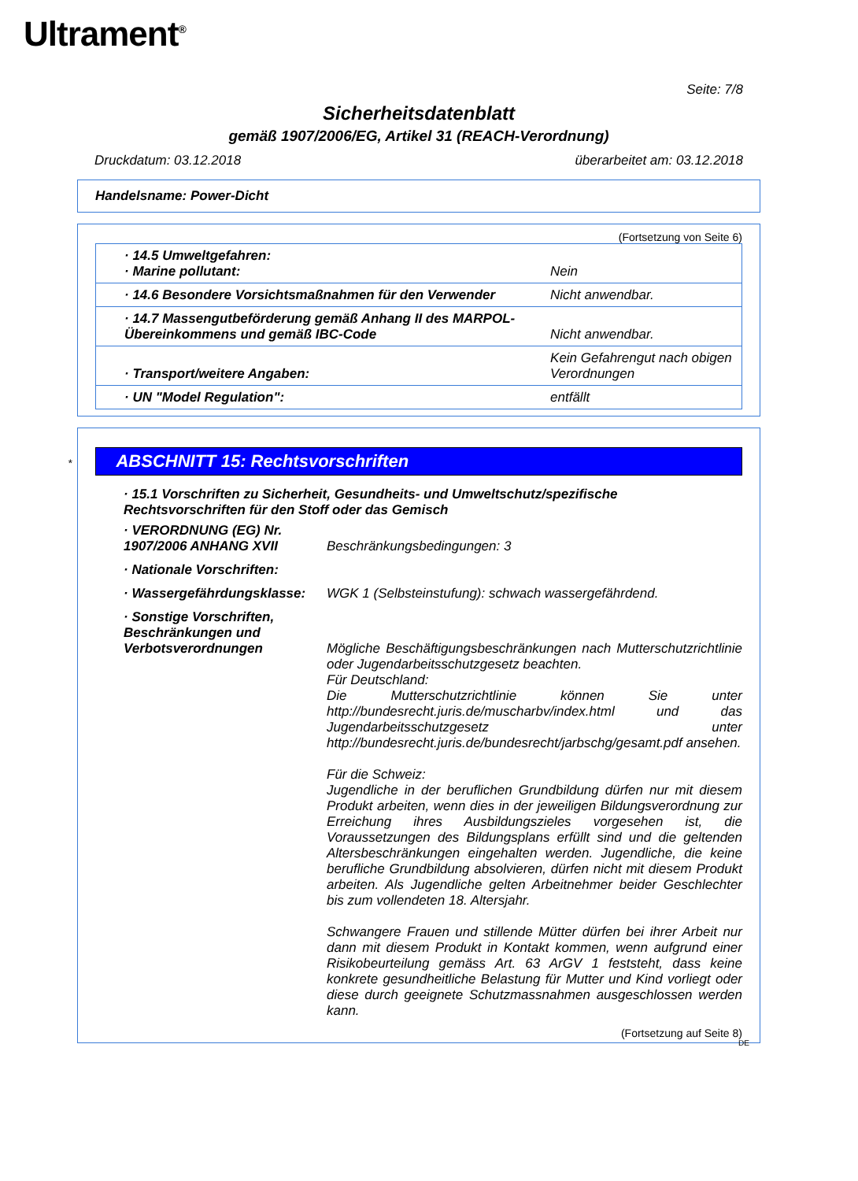Ultrament<sup>®</sup>
Seite: 7/8
Sicherheitsdatenblatt
gemäß 1907/2006/EG, Artikel 31 (REACH-Verordnung)
Druckdatum: 03.12.2018 überarbeitet am: 03.12.2018
Handelsname: Power-Dicht
(Fortsetzung von Seite 6)
| · 14.5 Umweltgefahren: · Marine pollutant: | Nein |
| · 14.6 Besondere Vorsichtsmaßnahmen für den Verwender | Nicht anwendbar. |
| · 14.7 Massengutbeförderung gemäß Anhang II des MARPOL-Übereinkommens und gemäß IBC-Code | Nicht anwendbar. |
| · Transport/weitere Angaben: | Kein Gefahrengut nach obigen Verordnungen |
| · UN "Model Regulation": | entfällt |
* ABSCHNITT 15: Rechtsvorschriften
· 15.1 Vorschriften zu Sicherheit, Gesundheits- und Umweltschutz/spezifische Rechtsvorschriften für den Stoff oder das Gemisch
· VERORDNUNG (EG) Nr. 1907/2006 ANHANG XVII
Beschränkungsbedingungen: 3
· Nationale Vorschriften:
· Wassergefährdungsklasse:
WGK 1 (Selbsteinstufung): schwach wassergefährdend.
· Sonstige Vorschriften, Beschränkungen und Verbotsverordnungen
Mögliche Beschäftigungsbeschränkungen nach Mutterschutzrichtlinie oder Jugendarbeitsschutzgesetz beachten.
Für Deutschland:
Die Mutterschutzrichtlinie können Sie unter http://bundesrecht.juris.de/muscharbv/index.html und das Jugendarbeitsschutzgesetz unter http://bundesrecht.juris.de/bundesrecht/jarbschg/gesamt.pdf ansehen.
Für die Schweiz:
Jugendliche in der beruflichen Grundbildung dürfen nur mit diesem Produkt arbeiten, wenn dies in der jeweiligen Bildungsverordnung zur Erreichung ihres Ausbildungszieles vorgesehen ist, die Voraussetzungen des Bildungsplans erfüllt sind und die geltenden Altersbeschränkungen eingehalten werden. Jugendliche, die keine berufliche Grundbildung absolvieren, dürfen nicht mit diesem Produkt arbeiten. Als Jugendliche gelten Arbeitnehmer beider Geschlechter bis zum vollendeten 18. Altersjahr.
Schwangere Frauen und stillende Mütter dürfen bei ihrer Arbeit nur dann mit diesem Produkt in Kontakt kommen, wenn aufgrund einer Risikobeurteilung gemäss Art. 63 ArGV 1 feststeht, dass keine konkrete gesundheitliche Belastung für Mutter und Kind vorliegt oder diese durch geeignete Schutzmassnahmen ausgeschlossen werden kann.
(Fortsetzung auf Seite 8)
DE